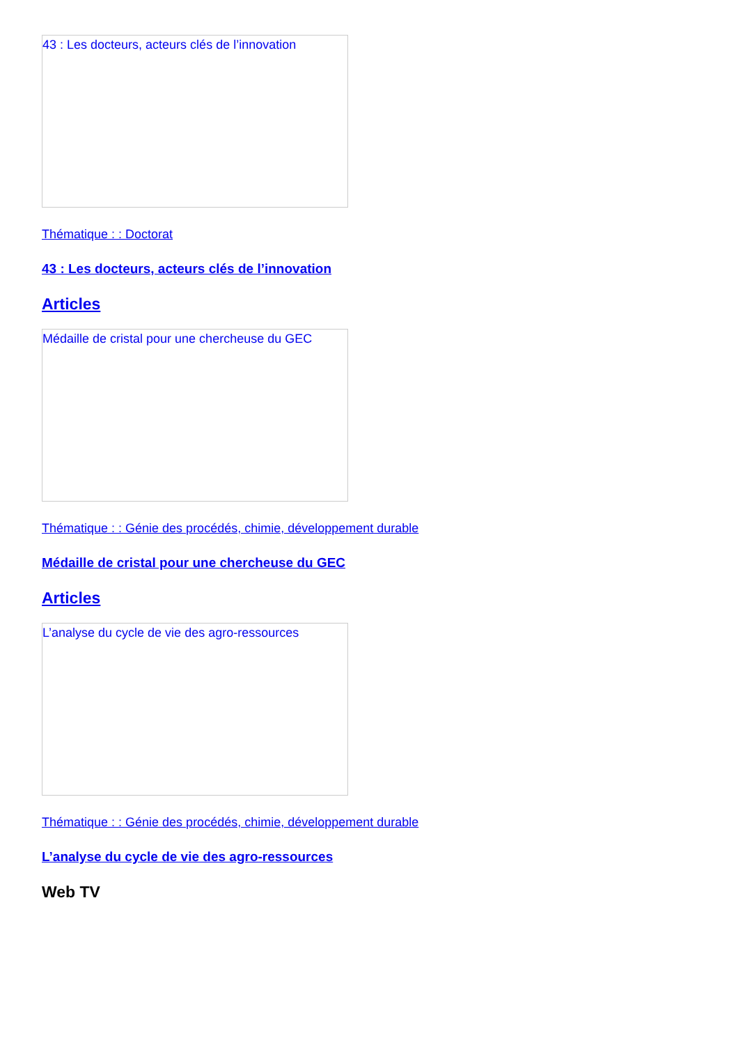43 : Les docteurs, acteurs clés de l’innovation
Thématique : : Doctorat
43 : Les docteurs, acteurs clés de l’innovation
Articles
Médaille de cristal pour une chercheuse du GEC
Thématique : : Génie des procédés, chimie, développement durable
Médaille de cristal pour une chercheuse du GEC
Articles
L’analyse du cycle de vie des agro-ressources
Thématique : : Génie des procédés, chimie, développement durable
L’analyse du cycle de vie des agro-ressources
Web TV